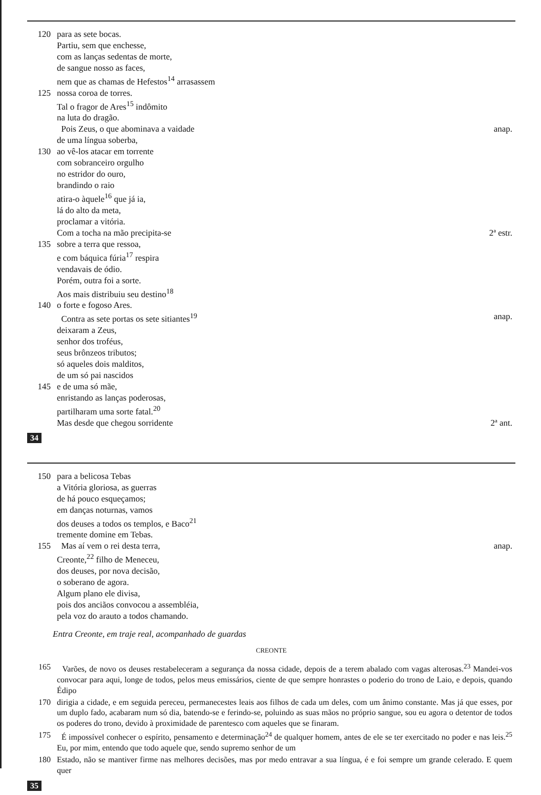| 120 | para as sete bocas. | |
| | Partiu, sem que enchesse, | |
| | com as lanças sedentas de morte, | |
| | de sangue nosso as faces, | |
| | nem que as chamas de Hefestos<sup>14</sup> arrasassem | |
| 125 | nossa coroa de torres. | |
| | Tal o fragor de Ares<sup>15</sup> indômito | |
| | na luta do dragão. | |
| | Pois Zeus, o que abominava a vaidade | anap. |
| | de uma língua soberba, | |
| 130 | ao vê-los atacar em torrente | |
| | com sobranceiro orgulho | |
| | no estridor do ouro, | |
| | brandindo o raio | |
| | atira-o àquele<sup>16</sup> que já ia, | |
| | lá do alto da meta, | |
| | proclamar a vitória. | |
| | Com a tocha na mão precipita-se | 2ª estr. |
| 135 | sobre a terra que ressoa, | |
| | e com báquica fúria<sup>17</sup> respira | |
| | vendavais de ódio. | |
| | Porém, outra foi a sorte. | |
| | Aos mais distribuiu seu destino<sup>18</sup> | |
| 140 | o forte e fogoso Ares. | |
| | Contra as sete portas os sete sitiantes<sup>19</sup> | anap. |
| | deixaram a Zeus, | |
| | senhor dos troféus, | |
| | seus brônzeos tributos; | |
| | só aqueles dois malditos, | |
| | de um só pai nascidos | |
| 145 | e de uma só mãe, | |
| | enristando as lanças poderosas, | |
| | partilharam uma sorte fatal.<sup>20</sup> | |
| | Mas desde que chegou sorridente | 2ª ant. |
34
| 150 | para a belicosa Tebas | |
| | a Vitória gloriosa, as guerras | |
| | de há pouco esqueçamos; | |
| | em danças noturnas, vamos | |
| | dos deuses a todos os templos, e Baco<sup>21</sup> | |
| | tremente domine em Tebas. | |
| 155 | Mas aí vem o rei desta terra, | anap. |
| | Creonte,<sup>22</sup> filho de Meneceu, | |
| | dos deuses, por nova decisão, | |
| | o soberano de agora. | |
| | Algum plano ele divisa, | |
| | pois dos anciãos convocou a assembléia, | |
| | pela voz do arauto a todos chamando. | |
Entra Creonte, em traje real, acompanhado de guardas
CREONTE
| 165 | Varões, de novo os deuses restabeleceram a segurança da nossa cidade, depois de a terem abalado com vagas alterosas.<sup>23</sup> Mandei-vos convocar para aqui, longe de todos, pelos meus emissários, ciente de que sempre honrastes o poderio do trono de Laio, e depois, quando Édipo |
| 170 | dirigia a cidade, e em seguida pereceu, permanecestes leais aos filhos de cada um deles, com um ânimo constante. Mas já que esses, por um duplo fado, acabaram num só dia, batendo-se e ferindo-se, poluindo as suas mãos no próprio sangue, sou eu agora o detentor de todos os poderes do trono, devido à proximidade de parentesco com aqueles que se finaram. |
| 175 | É impossível conhecer o espírito, pensamento e determinação<sup>24</sup> de qualquer homem, antes de ele se ter exercitado no poder e nas leis.<sup>25</sup> Eu, por mim, entendo que todo aquele que, sendo supremo senhor de um |
| 180 | Estado, não se mantiver firme nas melhores decisões, mas por medo entravar a sua língua, é e foi sempre um grande celerado. E quem quer |
35